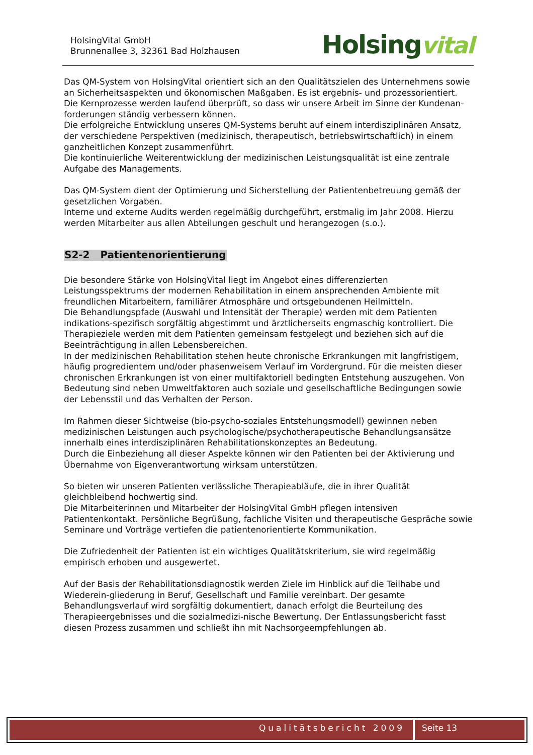HolsingVital GmbH
Brunnenallee 3, 32361 Bad Holzhausen
Holsingvital
Das QM-System von HolsingVital orientiert sich an den Qualitätszielen des Unternehmens sowie an Sicherheitsaspekten und ökonomischen Maßgaben. Es ist ergebnis- und prozessorientiert. Die Kernprozesse werden laufend überprüft, so dass wir unsere Arbeit im Sinne der Kundenan-forderungen ständig verbessern können.
Die erfolgreiche Entwicklung unseres QM-Systems beruht auf einem interdisziplinären Ansatz, der verschiedene Perspektiven (medizinisch, therapeutisch, betriebswirtschaftlich) in einem ganzheitlichen Konzept zusammenführt.
Die kontinuierliche Weiterentwicklung der medizinischen Leistungsqualität ist eine zentrale Aufgabe des Managements.
Das QM-System dient der Optimierung und Sicherstellung der Patientenbetreuung gemäß der gesetzlichen Vorgaben.
Interne und externe Audits werden regelmäßig durchgeführt, erstmalig im Jahr 2008. Hierzu werden Mitarbeiter aus allen Abteilungen geschult und herangezogen (s.o.).
S2-2 Patientenorientierung
Die besondere Stärke von HolsingVital liegt im Angebot eines differenzierten Leistungsspektrums der modernen Rehabilitation in einem ansprechenden Ambiente mit freundlichen Mitarbeitern, familiärer Atmosphäre und ortsgebundenen Heilmitteln.
Die Behandlungspfade (Auswahl und Intensität der Therapie) werden mit dem Patienten indikations-spezifisch sorgfältig abgestimmt und ärztlicherseits engmaschig kontrolliert. Die Therapieziele werden mit dem Patienten gemeinsam festgelegt und beziehen sich auf die Beeinträchtigung in allen Lebensbereichen.
In der medizinischen Rehabilitation stehen heute chronische Erkrankungen mit langfristigem, häufig progredientem und/oder phasenweisem Verlauf im Vordergrund. Für die meisten dieser chronischen Erkrankungen ist von einer multifaktoriell bedingten Entstehung auszugehen. Von Bedeutung sind neben Umweltfaktoren auch soziale und gesellschaftliche Bedingungen sowie der Lebensstil und das Verhalten der Person.
Im Rahmen dieser Sichtweise (bio-psycho-soziales Entstehungsmodell) gewinnen neben medizinischen Leistungen auch psychologische/psychotherapeutische Behandlungsansätze innerhalb eines interdisziplinären Rehabilitationskonzeptes an Bedeutung.
Durch die Einbeziehung all dieser Aspekte können wir den Patienten bei der Aktivierung und Übernahme von Eigenverantwortung wirksam unterstützen.
So bieten wir unseren Patienten verlässliche Therapieabläufe, die in ihrer Qualität gleichbleibend hochwertig sind.
Die Mitarbeiterinnen und Mitarbeiter der HolsingVital GmbH pflegen intensiven Patientenkontakt. Persönliche Begrüßung, fachliche Visiten und therapeutische Gespräche sowie Seminare und Vorträge vertiefen die patientenorientierte Kommunikation.
Die Zufriedenheit der Patienten ist ein wichtiges Qualitätskriterium, sie wird regelmäßig empirisch erhoben und ausgewertet.
Auf der Basis der Rehabilitationsdiagnostik werden Ziele im Hinblick auf die Teilhabe und Wiederein-gliederung in Beruf, Gesellschaft und Familie vereinbart. Der gesamte Behandlungsverlauf wird sorgfältig dokumentiert, danach erfolgt die Beurteilung des Therapieergebnisses und die sozialmedizi-nische Bewertung. Der Entlassungsbericht fasst diesen Prozess zusammen und schließt ihn mit Nachsorgeempfehlungen ab.
Qualitätsbericht 2009 Seite 13